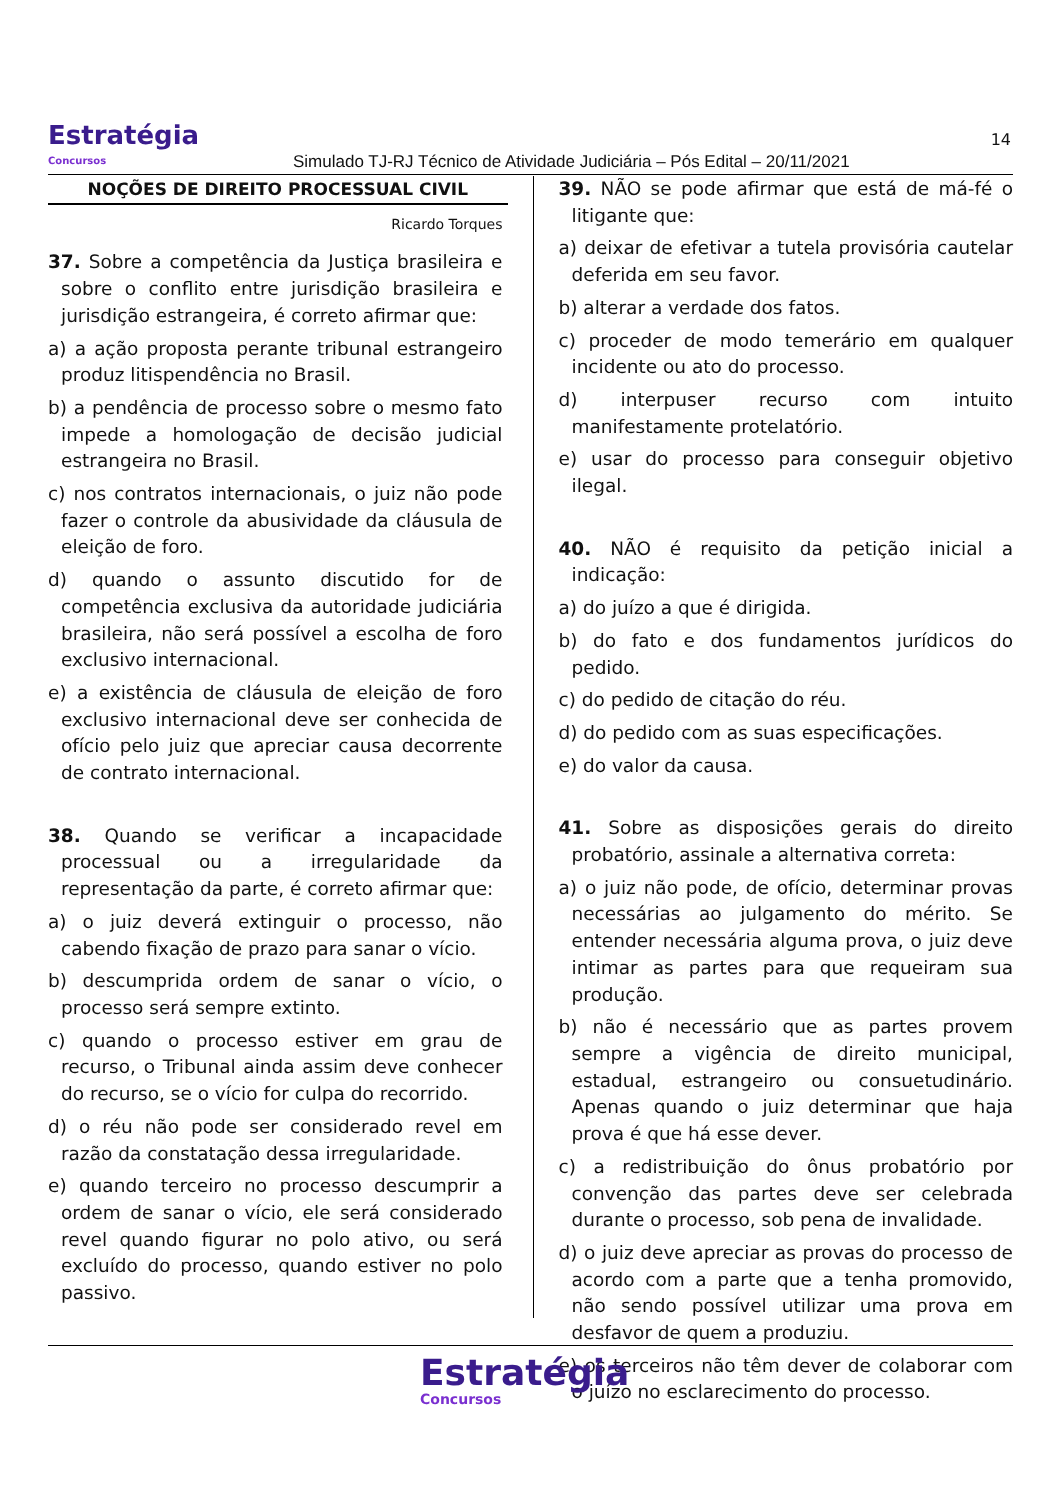Estratégia
Concursos
Simulado TJ-RJ Técnico de Atividade Judiciária – Pós Edital – 20/11/2021
14
NOÇÕES DE DIREITO PROCESSUAL CIVIL
Ricardo Torques
37. Sobre a competência da Justiça brasileira e sobre o conflito entre jurisdição brasileira e jurisdição estrangeira, é correto afirmar que:
a) a ação proposta perante tribunal estrangeiro produz litispendência no Brasil.
b) a pendência de processo sobre o mesmo fato impede a homologação de decisão judicial estrangeira no Brasil.
c) nos contratos internacionais, o juiz não pode fazer o controle da abusividade da cláusula de eleição de foro.
d) quando o assunto discutido for de competência exclusiva da autoridade judiciária brasileira, não será possível a escolha de foro exclusivo internacional.
e) a existência de cláusula de eleição de foro exclusivo internacional deve ser conhecida de ofício pelo juiz que apreciar causa decorrente de contrato internacional.
38. Quando se verificar a incapacidade processual ou a irregularidade da representação da parte, é correto afirmar que:
a) o juiz deverá extinguir o processo, não cabendo fixação de prazo para sanar o vício.
b) descumprida ordem de sanar o vício, o processo será sempre extinto.
c) quando o processo estiver em grau de recurso, o Tribunal ainda assim deve conhecer do recurso, se o vício for culpa do recorrido.
d) o réu não pode ser considerado revel em razão da constatação dessa irregularidade.
e) quando terceiro no processo descumprir a ordem de sanar o vício, ele será considerado revel quando figurar no polo ativo, ou será excluído do processo, quando estiver no polo passivo.
39. NÃO se pode afirmar que está de má-fé o litigante que:
a) deixar de efetivar a tutela provisória cautelar deferida em seu favor.
b) alterar a verdade dos fatos.
c) proceder de modo temerário em qualquer incidente ou ato do processo.
d) interpuser recurso com intuito manifestamente protelatório.
e) usar do processo para conseguir objetivo ilegal.
40. NÃO é requisito da petição inicial a indicação:
a) do juízo a que é dirigida.
b) do fato e dos fundamentos jurídicos do pedido.
c) do pedido de citação do réu.
d) do pedido com as suas especificações.
e) do valor da causa.
41. Sobre as disposições gerais do direito probatório, assinale a alternativa correta:
a) o juiz não pode, de ofício, determinar provas necessárias ao julgamento do mérito. Se entender necessária alguma prova, o juiz deve intimar as partes para que requeiram sua produção.
b) não é necessário que as partes provem sempre a vigência de direito municipal, estadual, estrangeiro ou consuetudinário. Apenas quando o juiz determinar que haja prova é que há esse dever.
c) a redistribuição do ônus probatório por convenção das partes deve ser celebrada durante o processo, sob pena de invalidade.
d) o juiz deve apreciar as provas do processo de acordo com a parte que a tenha promovido, não sendo possível utilizar uma prova em desfavor de quem a produziu.
e) os terceiros não têm dever de colaborar com o juízo no esclarecimento do processo.
Estratégia
Concursos